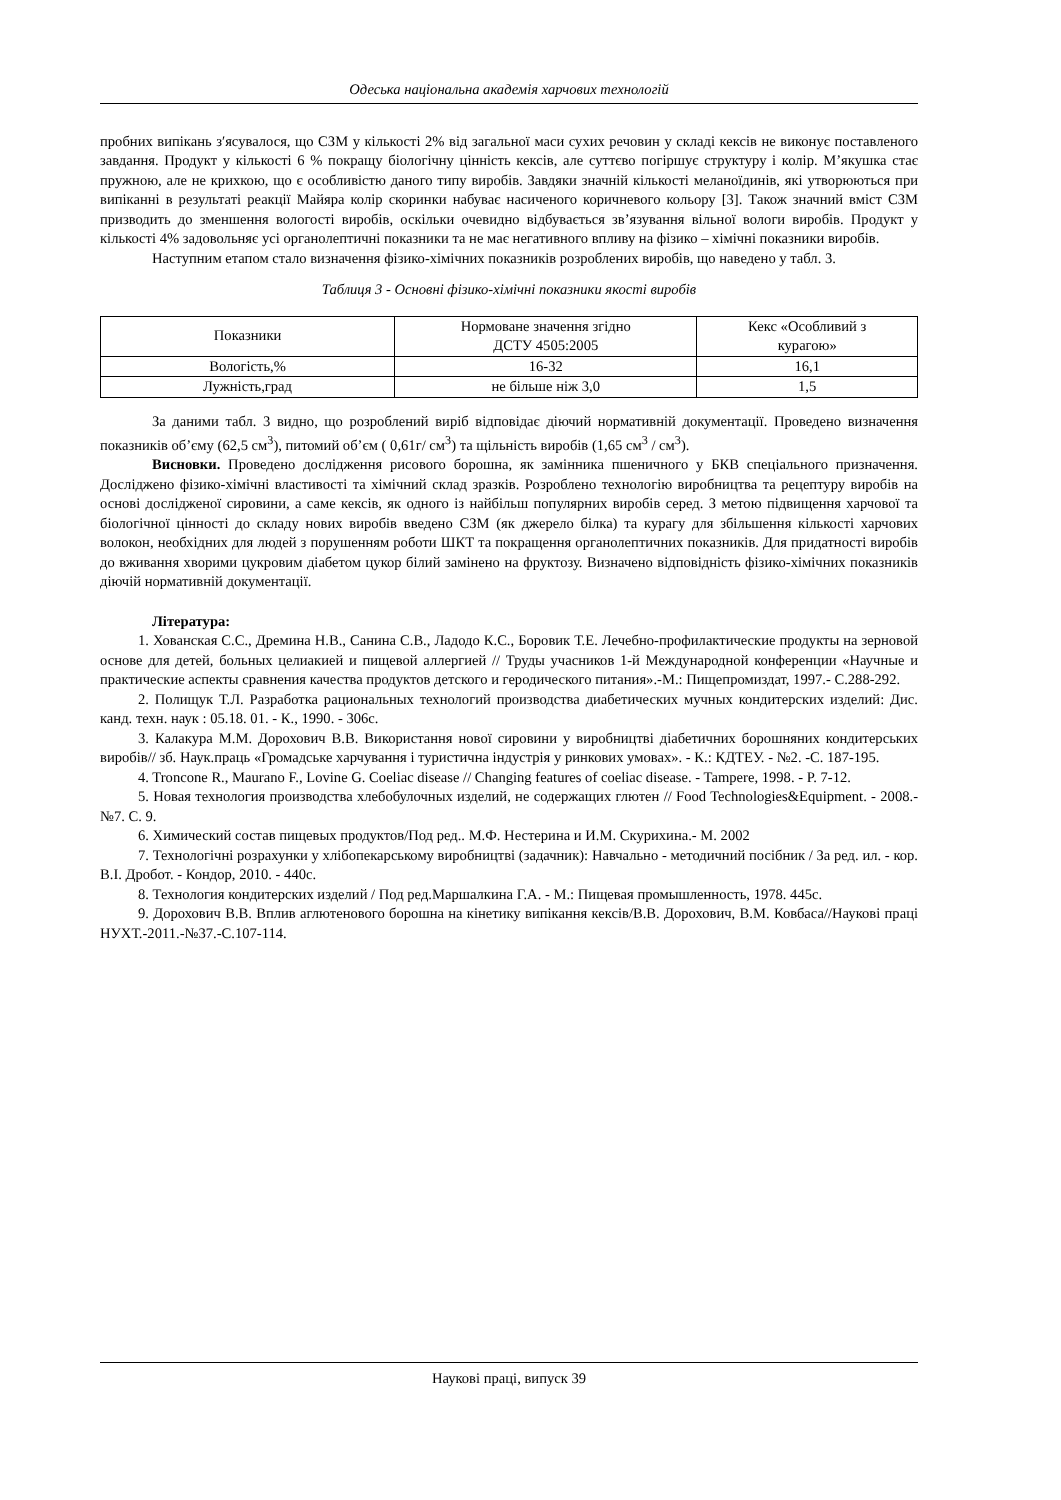Одеська національна академія харчових технологій
пробних випікань з′ясувалося, що СЗМ у кількості 2% від загальної маси сухих речовин у складі кексів не виконує поставленого завдання. Продукт у кількості 6 % покращу біологічну цінність кексів, але суттєво погіршує структуру і колір. М’якушка стає пружною, але не крихкою, що є особливістю даного типу виробів. Завдяки значній кількості меланоїдинів, які утворюються при випіканні в результаті реакції Майяра колір скоринки набуває насиченого коричневого кольору [3]. Також значний вміст СЗМ призводить до зменшення вологості виробів, оскільки очевидно відбувається зв’язування вільної вологи виробів. Продукт у кількості 4% задовольняє усі органолептичні показники та не має негативного впливу на фізико – хімічні показники виробів.
Наступним етапом стало визначення фізико-хімічних показників розроблених виробів, що наведено у табл. 3.
Таблиця 3 - Основні фізико-хімічні показники якості виробів
| Показники | Нормоване значення згідно ДСТУ 4505:2005 | Кекс «Особливий з курагою» |
| Вологість,% | 16-32 | 16,1 |
| Лужність,град | не більше ніж 3,0 | 1,5 |
За даними табл. 3 видно, що розроблений виріб відповідає діючий нормативній документації. Проведено визначення показників об’єму (62,5 см<sup>3</sup>), питомий об’єм ( 0,61г/ см<sup>3</sup>) та щільність виробів (1,65 см<sup>3</sup> / см<sup>3</sup>).
Висновки. Проведено дослідження рисового борошна, як замінника пшеничного у БКВ спеціального призначення. Досліджено фізико-хімічні властивості та хімічний склад зразків. Розроблено технологію виробництва та рецептуру виробів на основі дослідженої сировини, а саме кексів, як одного із найбільш популярних виробів серед. З метою підвищення харчової та біологічної цінності до складу нових виробів введено СЗМ (як джерело білка) та курагу для збільшення кількості харчових волокон, необхідних для людей з порушенням роботи ШКТ та покращення органолептичних показників. Для придатності виробів до вживання хворими цукровим діабетом цукор білий замінено на фруктозу. Визначено відповідність фізико-хімічних показників діючій нормативній документації.
Література:
1. Хованская С.С., Дремина Н.В., Санина С.В., Ладодо К.С., Боровик Т.Е. Лечебно-профилактические продукты на зерновой основе для детей, больных целиакией и пищевой аллергией // Труды учасников 1-й Международной конференции «Научные и практические аспекты сравнения качества продуктов детского и геродического питания».-М.: Пищепромиздат, 1997.- С.288-292.
2. Полищук Т.Л. Разработка рациональных технологий производства диабетических мучных кондитерских изделий: Дис. канд. техн. наук : 05.18. 01. - К., 1990. - 306с.
3. Калакура М.М. Дорохович В.В. Використання нової сировини у виробництві діабетичних борошняних кондитерських виробів// зб. Наук.праць «Громадське харчування і туристична індустрія у ринкових умовах». - К.: КДТЕУ. - №2. -С. 187-195.
4. Troncone R., Maurano F., Lovine G. Coeliac disease // Changing features of coeliac disease. - Tampere, 1998. - P. 7-12.
5. Новая технология производства хлебобулочных изделий, не содержащих глютен // Food Technologies&Equipment. - 2008.- №7. С. 9.
6. Химический состав пищевых продуктов/Под ред.. М.Ф. Нестерина и И.М. Скурихина.- М. 2002
7. Технологічні розрахунки у хлібопекарському виробництві (задачник): Навчально - методичний посібник / За ред. ил. - кор. В.І. Дробот. - Кондор, 2010. - 440с.
8. Технология кондитерских изделий / Под ред.Маршалкина Г.А. - М.: Пищевая промышленность, 1978. 445с.
9. Дорохович В.В. Вплив аглютенового борошна на кінетику випікання кексів/В.В. Дорохович, В.М. Ковбаса//Наукові праці НУХТ.-2011.-№37.-С.107-114.
Наукові праці, випуск 39